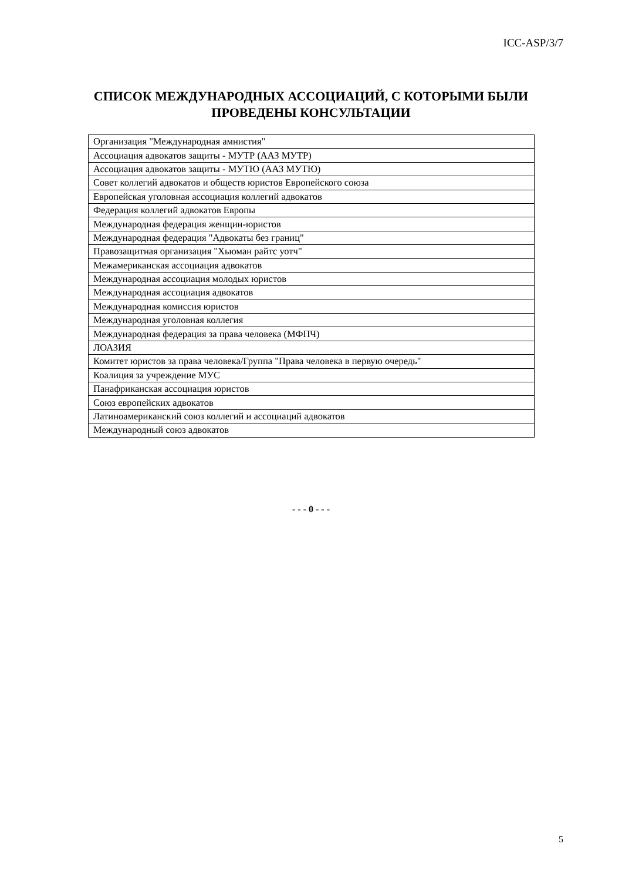ICC-ASP/3/7
СПИСОК МЕЖДУНАРОДНЫХ АССОЦИАЦИЙ, С КОТОРЫМИ БЫЛИ ПРОВЕДЕНЫ КОНСУЛЬТАЦИИ
| Организация "Международная амнистия" |
| Ассоциация адвокатов защиты - МУТР (ААЗ МУТР) |
| Ассоциация адвокатов защиты - МУТЮ (ААЗ МУТЮ) |
| Совет коллегий адвокатов и обществ юристов Европейского союза |
| Европейская уголовная ассоциация коллегий адвокатов |
| Федерация коллегий адвокатов Европы |
| Международная федерация женщин-юристов |
| Международная федерация "Адвокаты без границ" |
| Правозащитная организация "Хьюман райтс уотч" |
| Межамериканская ассоциация адвокатов |
| Международная ассоциация молодых юристов |
| Международная ассоциация адвокатов |
| Международная комиссия юристов |
| Международная уголовная коллегия |
| Международная федерация за права человека (МФПЧ) |
| ЛОАЗИЯ |
| Комитет юристов за права человека/Группа "Права человека в первую очередь" |
| Коалиция за учреждение МУС |
| Панафриканская ассоциация юристов |
| Союз европейских адвокатов |
| Латиноамериканский союз коллегий и ассоциаций адвокатов |
| Международный союз адвокатов |
- - - 0 - - -
5